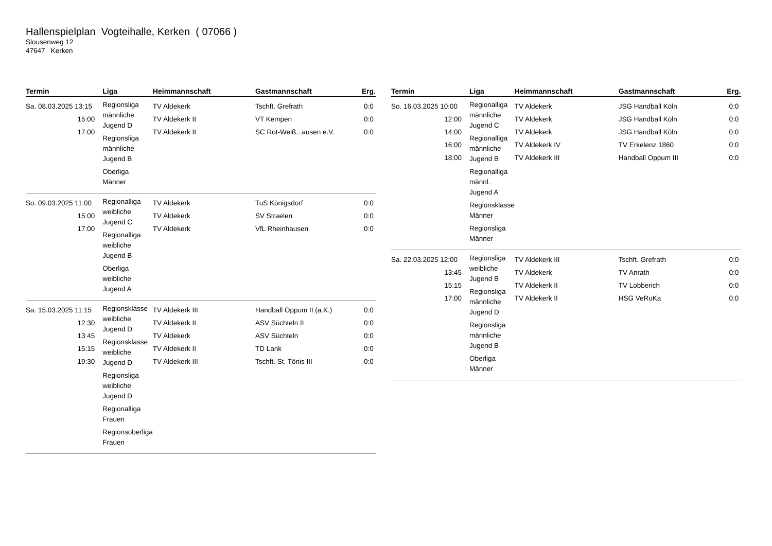Hallenspielplan Vogteihalle, Kerken ( 07066 )
Slousenweg 12
47647 Kerken
| Termin | Liga | Heimmannschaft | Gastmannschaft | Erg. |
| --- | --- | --- | --- | --- |
| Sa. 08.03.2025 13:15 15:00 17:00 | Regionsliga männliche Jugend D Regionsliga männliche Jugend B Oberliga Männer | TV Aldekerk TV Aldekerk II TV Aldekerk II | Tschft. Grefrath VT Kempen SC Rot-Weiß...ausen e.V. | 0:0 0:0 0:0 |
| So. 09.03.2025 11:00 15:00 17:00 | Regionalliga weibliche Jugend C Regionalliga weibliche Jugend B Oberliga weibliche Jugend A | TV Aldekerk TV Aldekerk TV Aldekerk | TuS Königsdorf SV Straelen VfL Rheinhausen | 0:0 0:0 0:0 |
| Sa. 15.03.2025 11:15 12:30 13:45 15:15 19:30 | Regionsklasse weibliche Jugend D Regionsklasse weibliche Jugend D Regionsliga weibliche Jugend D Regionalliga Frauen Regionsoberliga Frauen | TV Aldekerk III TV Aldekerk II TV Aldekerk TV Aldekerk II TV Aldekerk III | Handball Oppum II (a.K.) ASV Süchteln II ASV Süchteln TD Lank Tschft. St. Tönis III | 0:0 0:0 0:0 0:0 0:0 |
| Termin | Liga | Heimmannschaft | Gastmannschaft | Erg. |
| --- | --- | --- | --- | --- |
| So. 16.03.2025 10:00 12:00 14:00 16:00 18:00 | Regionalliga männliche Jugend C Regionalliga männliche Jugend B Regionalliga männl. Jugend A Regionsklasse Männer Regionsliga Männer | TV Aldekerk TV Aldekerk TV Aldekerk TV Aldekerk IV TV Aldekerk III | JSG Handball Köln JSG Handball Köln JSG Handball Köln TV Erkelenz 1860 Handball Oppum III | 0:0 0:0 0:0 0:0 0:0 |
| Sa. 22.03.2025 12:00 13:45 15:15 17:00 | Regionsliga weibliche Jugend B Regionsliga männliche Jugend D Regionsliga männliche Jugend B Oberliga Männer | TV Aldekerk III TV Aldekerk TV Aldekerk II TV Aldekerk II | Tschft. Grefrath TV Anrath TV Lobberich HSG VeRuKa | 0:0 0:0 0:0 0:0 |